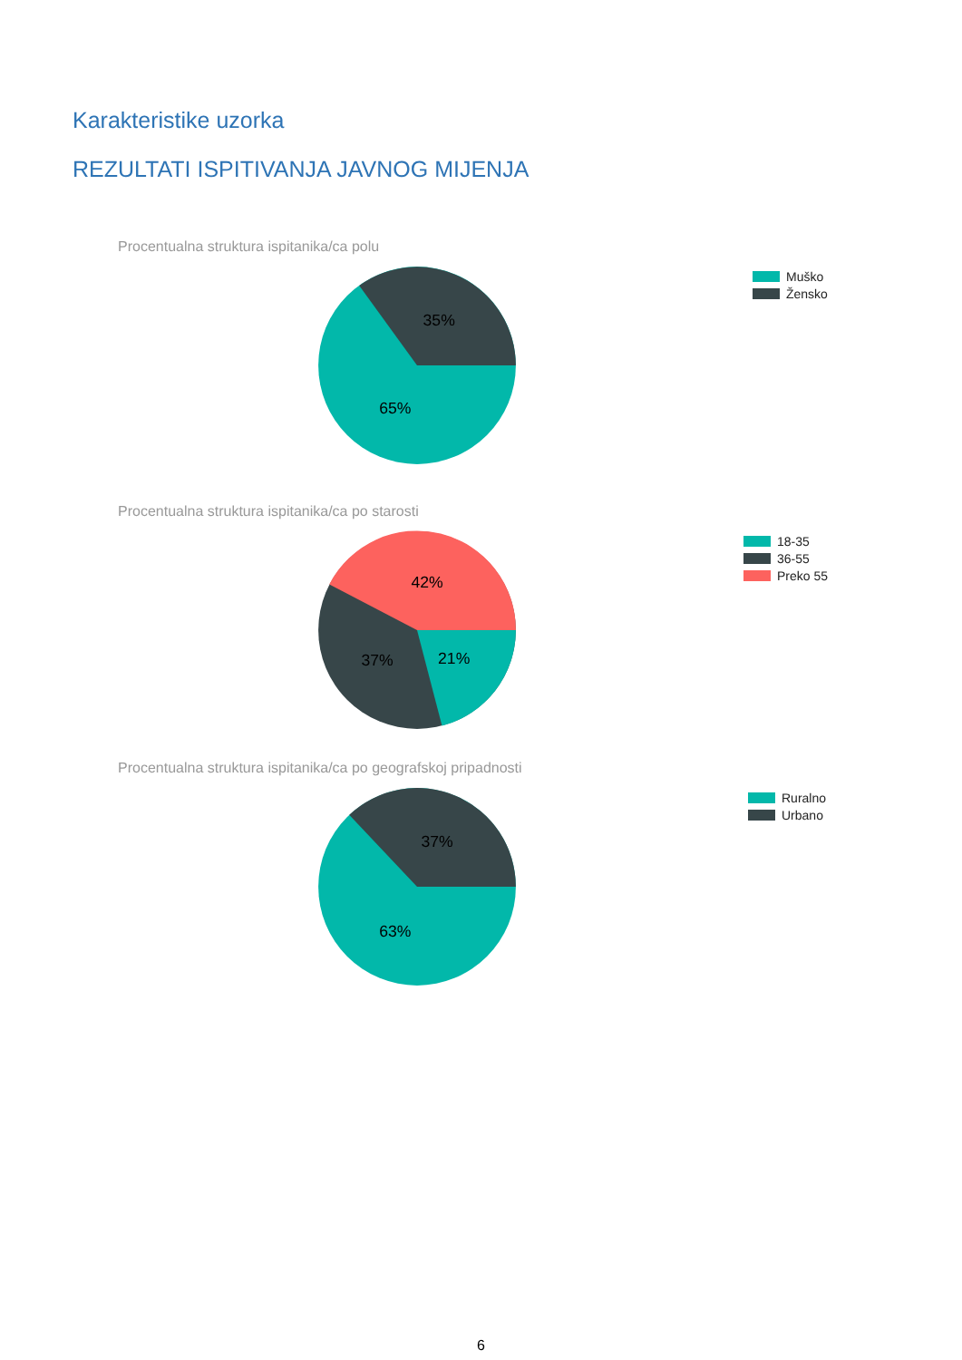Karakteristike uzorka
REZULTATI ISPITIVANJA JAVNOG MIJENJA
Procentualna struktura ispitanika/ca polu
35%
65%
Muško
Žensko
Procentualna struktura ispitanika/ca po starosti
42%
37%
21%
18-35
36-55
Preko 55
Procentualna struktura ispitanika/ca po geografskoj pripadnosti
37%
63%
Ruralno
Urbano
6